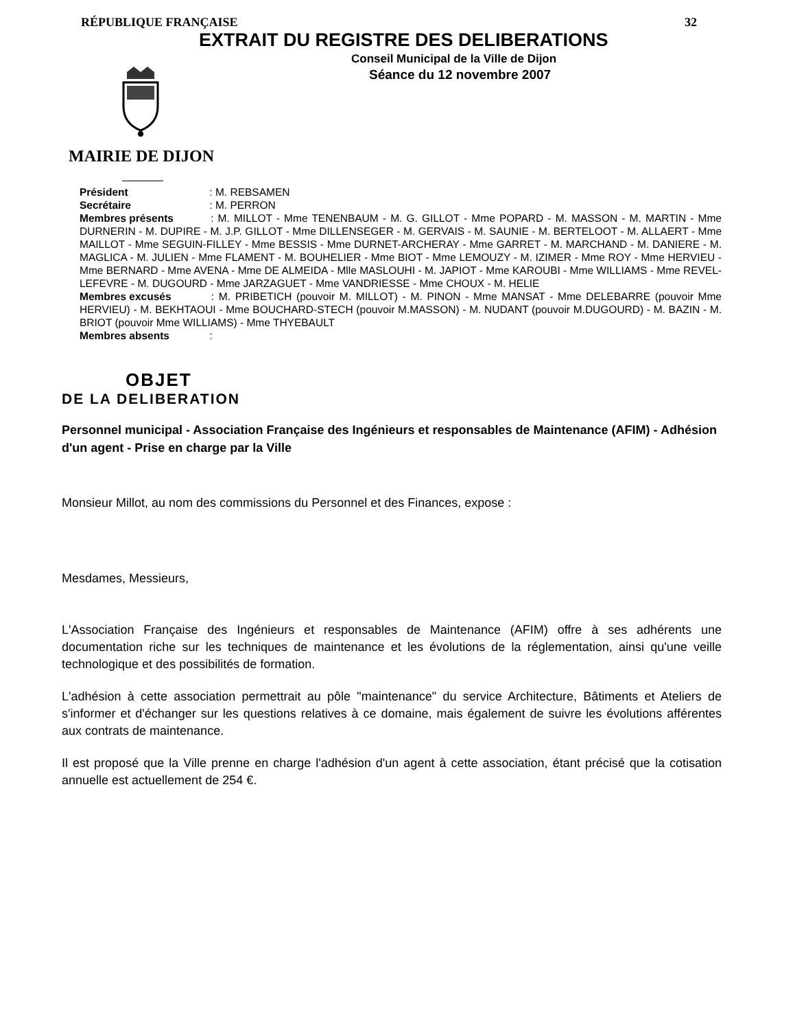RÉPUBLIQUE FRANÇAISE 32
EXTRAIT DU REGISTRE DES DELIBERATIONS
Conseil Municipal de la Ville de Dijon
Séance du 12 novembre 2007
MAIRIE DE DIJON
Président : M. REBSAMEN
Secrétaire : M. PERRON
Membres présents : M. MILLOT - Mme TENENBAUM - M. G. GILLOT - Mme POPARD - M. MASSON - M. MARTIN - Mme DURNERIN - M. DUPIRE - M. J.P. GILLOT - Mme DILLENSEGER - M. GERVAIS - M. SAUNIE - M. BERTELOOT - M. ALLAERT - Mme MAILLOT - Mme SEGUIN-FILLEY - Mme BESSIS - Mme DURNET-ARCHERAY - Mme GARRET - M. MARCHAND - M. DANIERE - M. MAGLICA - M. JULIEN - Mme FLAMENT - M. BOUHELIER - Mme BIOT - Mme LEMOUZY - M. IZIMER - Mme ROY - Mme HERVIEU - Mme BERNARD - Mme AVENA - Mme DE ALMEIDA - Mlle MASLOUHI - M. JAPIOT - Mme KAROUBI - Mme WILLIAMS - Mme REVEL-LEFEVRE - M. DUGOURD - Mme JARZAGUET - Mme VANDRIESSE - Mme CHOUX - M. HELIE
Membres excusés : M. PRIBETICH (pouvoir M. MILLOT) - M. PINON - Mme MANSAT - Mme DELEBARRE (pouvoir Mme HERVIEU) - M. BEKHTAOUI - Mme BOUCHARD-STECH (pouvoir M.MASSON) - M. NUDANT (pouvoir M.DUGOURD) - M. BAZIN - M. BRIOT (pouvoir Mme WILLIAMS) - Mme THYEBAULT
Membres absents :
OBJET
DE LA DELIBERATION
Personnel municipal - Association Française des Ingénieurs et responsables de Maintenance (AFIM) - Adhésion d'un agent - Prise en charge par la Ville
Monsieur Millot, au nom des commissions du Personnel et des Finances, expose :
Mesdames, Messieurs,
L'Association Française des Ingénieurs et responsables de Maintenance (AFIM) offre à ses adhérents une documentation riche sur les techniques de maintenance et les évolutions de la réglementation, ainsi qu'une veille technologique et des possibilités de formation.
L'adhésion à cette association permettrait au pôle "maintenance" du service Architecture, Bâtiments et Ateliers de s'informer et d'échanger sur les questions relatives à ce domaine, mais également de suivre les évolutions afférentes aux contrats de maintenance.
Il est proposé que la Ville prenne en charge l'adhésion d'un agent à cette association, étant précisé que la cotisation annuelle est actuellement de 254 €.